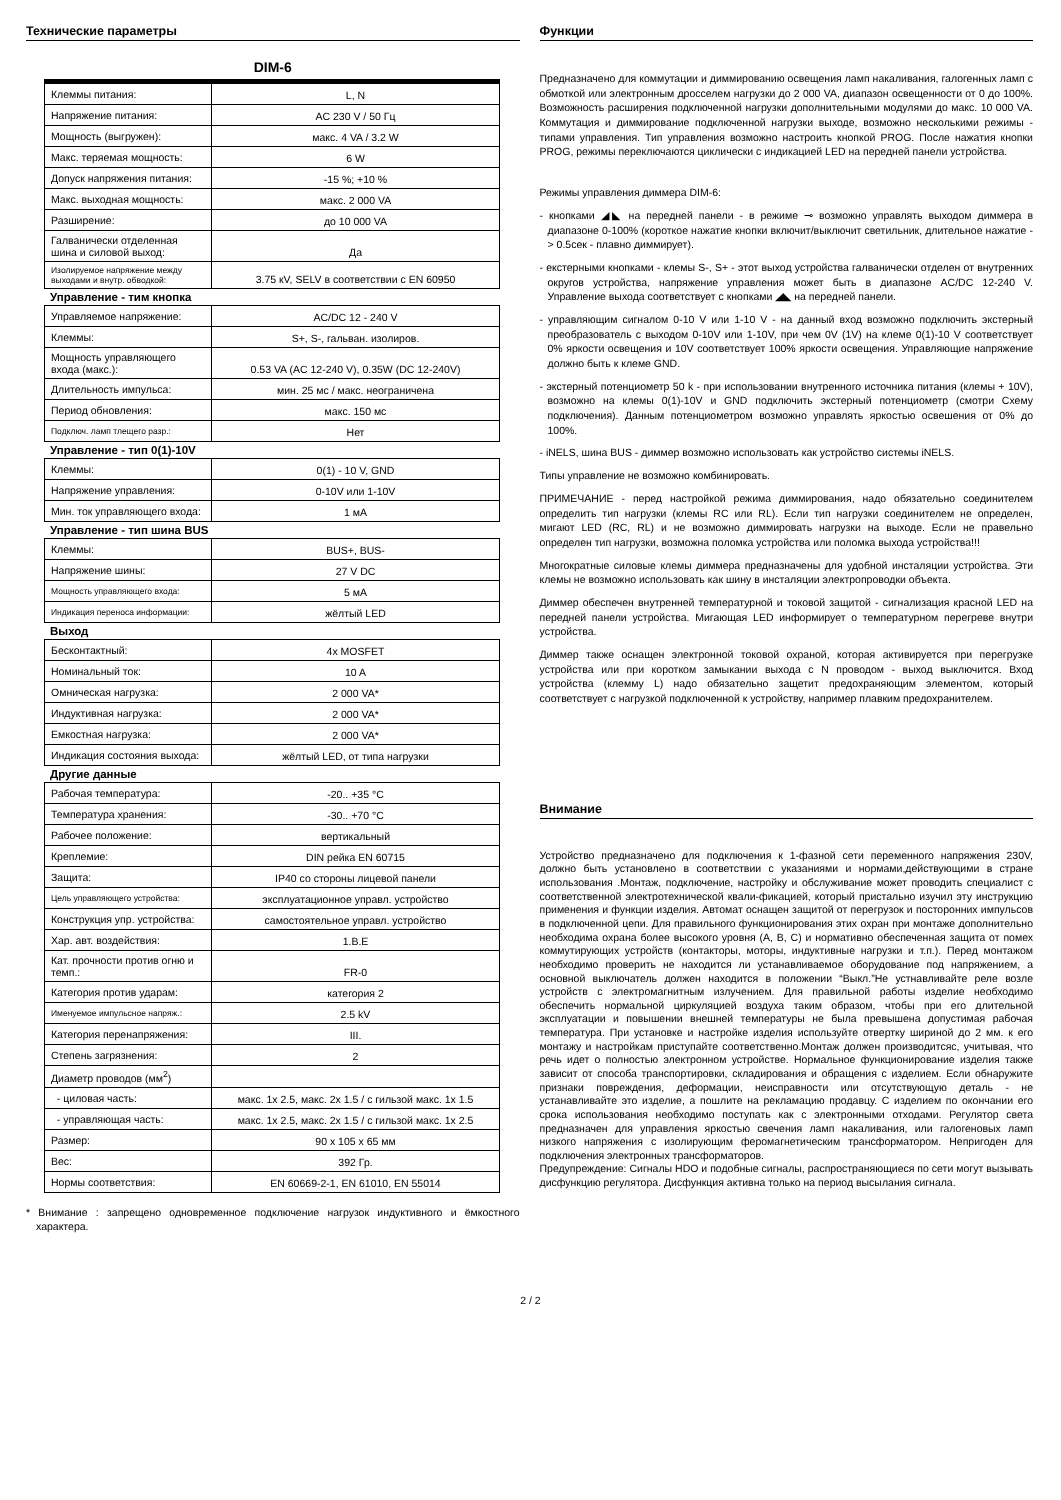Технические параметры
DIM-6
| Клеммы питания: | L, N |
| Напряжение питания: | AC 230 V / 50 Гц |
| Мощность (выгружен): | макс. 4 VA / 3.2 W |
| Макс. теряемая мощность: | 6 W |
| Допуск напряжения питания: | -15 %; +10 % |
| Макс. выходная мощность: | макс. 2 000 VA |
| Разширение: | до 10 000 VA |
| Галванически отделенная шина и силовой выход: | Да |
| Изолируемое напряжение между выходами и внутр. обводкой: | 3.75 кV, SELV в соответствии с EN 60950 |
Управление - тим кнопка
| Управляемое напряжение: | AC/DC 12 - 240 V |
| Клеммы: | S+, S-, гальван. изолиров. |
| Мощность управляющего входа (макс.): | 0.53 VA (AC 12-240 V), 0.35W (DC 12-240V) |
| Длительность импульса: | мин. 25 мс / макс. неограничена |
| Период обновления: | макс. 150 мс |
| Подключ. ламп тлещего разр.: | Нет |
Управление - тип 0(1)-10V
| Клеммы: | 0(1) - 10 V, GND |
| Напряжение управления: | 0-10V или 1-10V |
| Мин. ток управляющего входа: | 1 мА |
Управление - тип шина BUS
| Клеммы: | BUS+, BUS- |
| Напряжение шины: | 27 V DC |
| Мощность управляющего входа: | 5 мА |
| Индикация переноса информации: | жёлтый LED |
Выход
| Бесконтактный: | 4x MOSFET |
| Номинальный ток: | 10 A |
| Омническая нагрузка: | 2 000 VA* |
| Индуктивная нагрузка: | 2 000 VA* |
| Емкостная нагрузка: | 2 000 VA* |
| Индикация состояния выхода: | жёлтый LED, от типа нагрузки |
Другие данные
| Рабочая температура: | -20.. +35 °C |
| Температура хранения: | -30.. +70 °C |
| Рабочее положение: | вертикальный |
| Креплемие: | DIN рейка EN 60715 |
| Защита: | IP40 со стороны лицевой панели |
| Цель управляющего устройства: | эксплуатационное управл. устройство |
| Конструкция упр. устройства: | самостоятельное управл. устройство |
| Хар. авт. воздействия: | 1.B.E |
| Кат. прочности против огню и темп.: | FR-0 |
| Категория против ударам: | категория 2 |
| Именуемое импульсное напряж.: | 2.5 kV |
| Категория перенапряжения: | III. |
| Степень загрязнения: | 2 |
| Диаметр проводов (мм<sup>2</sup>) | |
| - циловая часть: | макс. 1x 2.5, макс. 2x 1.5 / с гильзой макс. 1x 1.5 |
| - управляющая часть: | макс. 1x 2.5, макс. 2x 1.5 / с гильзой макс. 1x 2.5 |
| Размер: | 90 x 105 x 65 мм |
| Вес: | 392 Гр. |
| Нормы соответствия: | EN 60669-2-1, EN 61010, EN 55014 |
* Внимание : запрещено одновременное подключение нагрузок индуктивного и ёмкостного характера.
Функции
Предназначено для коммутации и диммированию освещения ламп накаливания, галогенных ламп с обмоткой или электронным дросселем нагрузки до 2 000 VA, диапазон освещенности от 0 до 100%. Возможность расширения подключенной нагрузки дополнительными модулями до макс. 10 000 VA. Коммутация и диммирование подключенной нагрузки выходе, возможно несколькими режимы - типами управления. Тип управления возможно настроить кнопкой PROG. После нажатия кнопки PROG, режимы переключаются циклически с индикацией LED на передней панели устройства.
Режимы управления диммера DIM-6:
- кнопками ◢◣ на передней панели - в режиме ⊸ возможно управлять выходом диммера в диапазоне 0-100% (короткое нажатие кнопки включит/выключит светильник, длительное нажатие - > 0.5сек - плавно диммирует).
- екстерными кнопками - клемы S-, S+ - этот выход устройства галванически отделен от внутренних округов устройства, напряжение управления может быть в диапазоне AC/DC 12-240 V. Управление выхода соответствует с кнопками ◢◣ на передней панели.
- управляющим сигналом 0-10 V или 1-10 V - на данный вход возможно подключить экстерный преобразователь с выходом 0-10V или 1-10V, при чем 0V (1V) на клеме 0(1)-10 V соответствует 0% яркости освещения и 10V соответствует 100% яркости освещения. Управляющие напряжение должно быть к клеме GND.
- экстерный потенциометр 50 k - при использовании внутренного источника питания (клемы + 10V), возможно на клемы 0(1)-10V и GND подключить экстерный потенциометр (смотри Схему подключения). Данным потенциометром возможно управлять яркостью освешения от 0% до 100%.
- iNELS, шина BUS - диммер возможно использовать как устройство системы iNELS.
Типы управление не возможно комбинировать.
ПРИМЕЧАНИЕ - перед настройкой режима диммирования, надо обязательно соединителем определить тип нагрузки (клемы RC или RL). Если тип нагрузки соединителем не определен, мигают LED (RC, RL) и не возможно диммировать нагрузки на выходе. Если не правельно определен тип нагрузки, возможна поломка устройства или поломка выхода устройства!!!
Многократные силовые клемы диммера предназначены для удобной инсталяции устройства. Эти клемы не возможно использовать как шину в инсталяции электропроводки объекта.
Диммер обеспечен внутренней температурной и токовой защитой - сигнализация красной LED на передней панели устройства. Мигающая LED информирует о температурном перегреве внутри устройства.
Диммер также оснащен электронной токовой охраной, которая активируется при перегрузке устройства или при коротком замыкании выхода с N проводом - выход выключится. Вход устройства (клемму L) надо обязательно защетит предохраняющим элементом, который соответствует с нагрузкой подключенной к устройству, например плавким предохранителем.
Внимание
Устройство предназначено для подключения к 1-фазной сети переменного напряжения 230V, должно быть установлено в соответствии с указаниями и нормами,действующими в стране использования .Монтаж, подключение, настройку и обслуживание может проводить специалист с соответственной электротехнической квали-фикацией, который пристально изучил эту инструкцию применения и функции изделия. Автомат оснащен защитой от перегрузок и посторонних импульсов в подключенной цепи. Для правильного функционирования этих охран при монтаже дополнительно необходима охрана более высокого уровня (A, B, C) и нормативно обеспеченная защита от помех коммутирующих устройств (контакторы, моторы, индуктивные нагрузки и т.п.). Перед монтажом необходимо проверить не находится ли устанавливаемое оборудование под напряжением, а основной выключатель должен находится в положении “Выкл.”Не устнавливайте реле возле устройств с эл­ектромагнитным излучением. Для правильной работы изделие необходимо обеспечить нормальной циркуляцией воздуха таким образом, чтобы при его длительной эксплуатации и повышении внешней температуры не была превышена допустимая рабочая температура. При установке и настройке изделия используйте отвертку шириной до 2 мм. к его монтажу и настройкам приступайте соответственно.Монтаж должен производитсяс, учитывая, что речь идет о полностью электронном устройстве. Нормальное функционирование изделия также зависит от способа транспортировки, складирования и обращения с изделием. Если обнаружите признаки повреждения, деформации, неисправности или отсутствующую деталь - не устанавливайте это изделие, а пошлите на рекламацию продавцу. С изделием по окончании его срока использования необходимо поступать как с электронными отходами. Регулятор света предназначен для управления яркостью свечения ламп накаливания, или галогеновых ламп низкого напряжения с изолирующим феромагнетическим трансформатором. Непригоден для подключения электронных трансформаторов.
Предупреждение: Сигналы HDO и подобные сигналы, распространяющиеся по сети могут вызывать дисфункцию регулятора. Дисфункция активна только на период высылания сигнала.
2 / 2